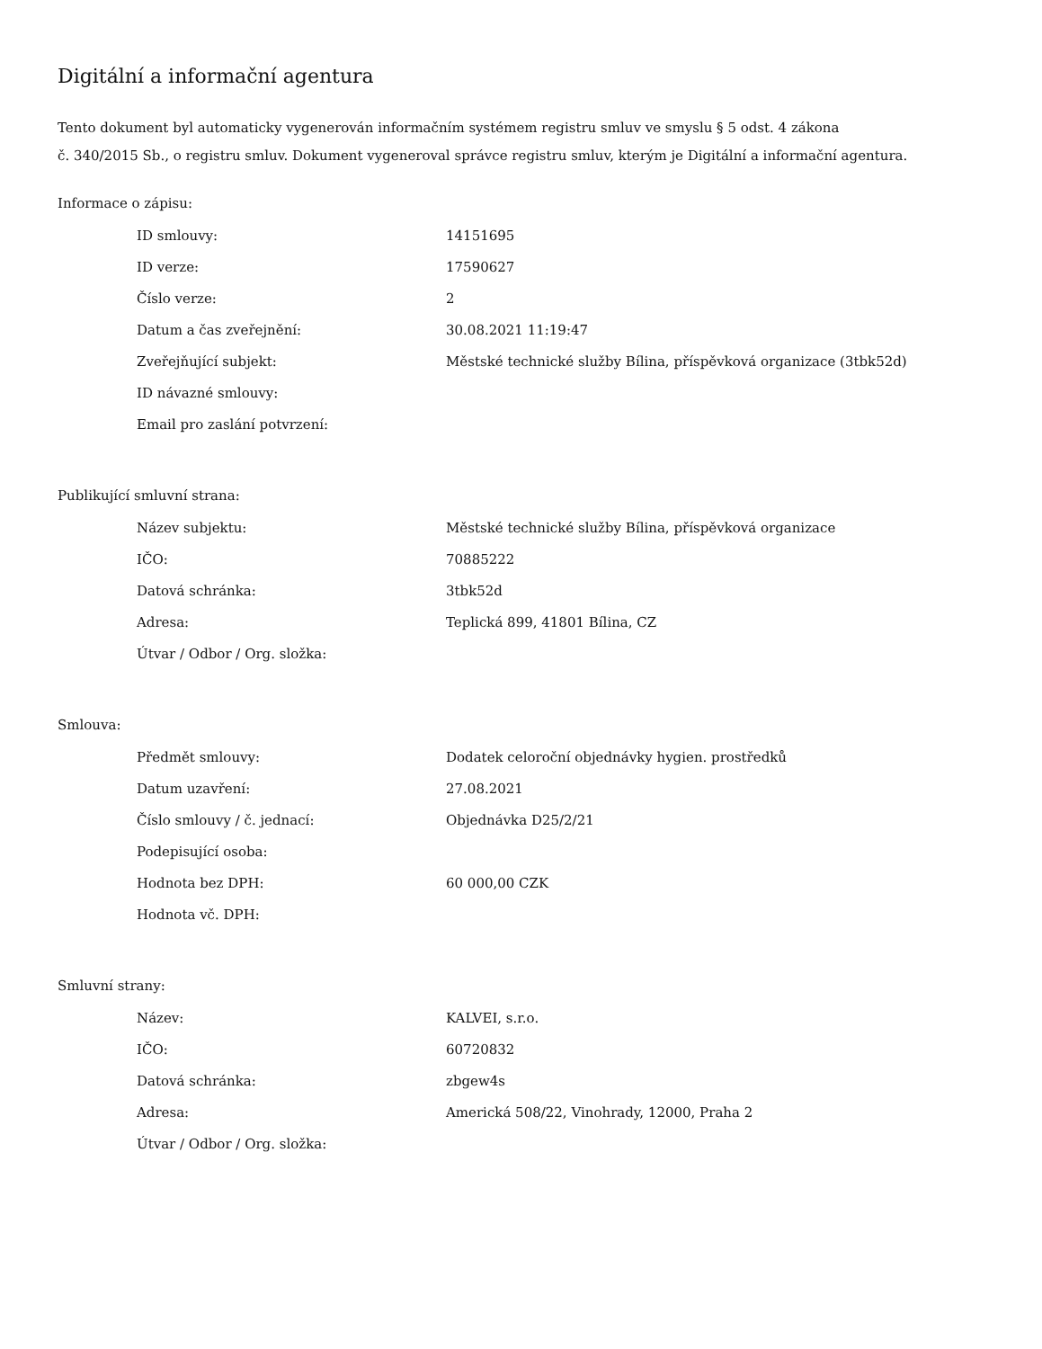Digitální a informační agentura
Tento dokument byl automaticky vygenerován informačním systémem registru smluv ve smyslu § 5 odst. 4 zákona
č. 340/2015 Sb., o registru smluv. Dokument vygeneroval správce registru smluv, kterým je Digitální a informační agentura.
Informace o zápisu:
| ID smlouvy: | 14151695 |
| ID verze: | 17590627 |
| Číslo verze: | 2 |
| Datum a čas zveřejnění: | 30.08.2021 11:19:47 |
| Zveřejňující subjekt: | Městské technické služby Bílina, příspěvková organizace (3tbk52d) |
| ID návazné smlouvy: | |
| Email pro zaslání potvrzení: | |
Publikující smluvní strana:
| Název subjektu: | Městské technické služby Bílina, příspěvková organizace |
| IČO: | 70885222 |
| Datová schránka: | 3tbk52d |
| Adresa: | Teplická 899, 41801 Bílina, CZ |
| Útvar / Odbor / Org. složka: | |
Smlouva:
| Předmět smlouvy: | Dodatek celoroční objednávky hygien. prostředků |
| Datum uzavření: | 27.08.2021 |
| Číslo smlouvy / č. jednací: | Objednávka D25/2/21 |
| Podepisující osoba: | |
| Hodnota bez DPH: | 60 000,00 CZK |
| Hodnota vč. DPH: | |
Smluvní strany:
| Název: | KALVEI, s.r.o. |
| IČO: | 60720832 |
| Datová schránka: | zbgew4s |
| Adresa: | Americká 508/22, Vinohrady, 12000, Praha 2 |
| Útvar / Odbor / Org. složka: | |